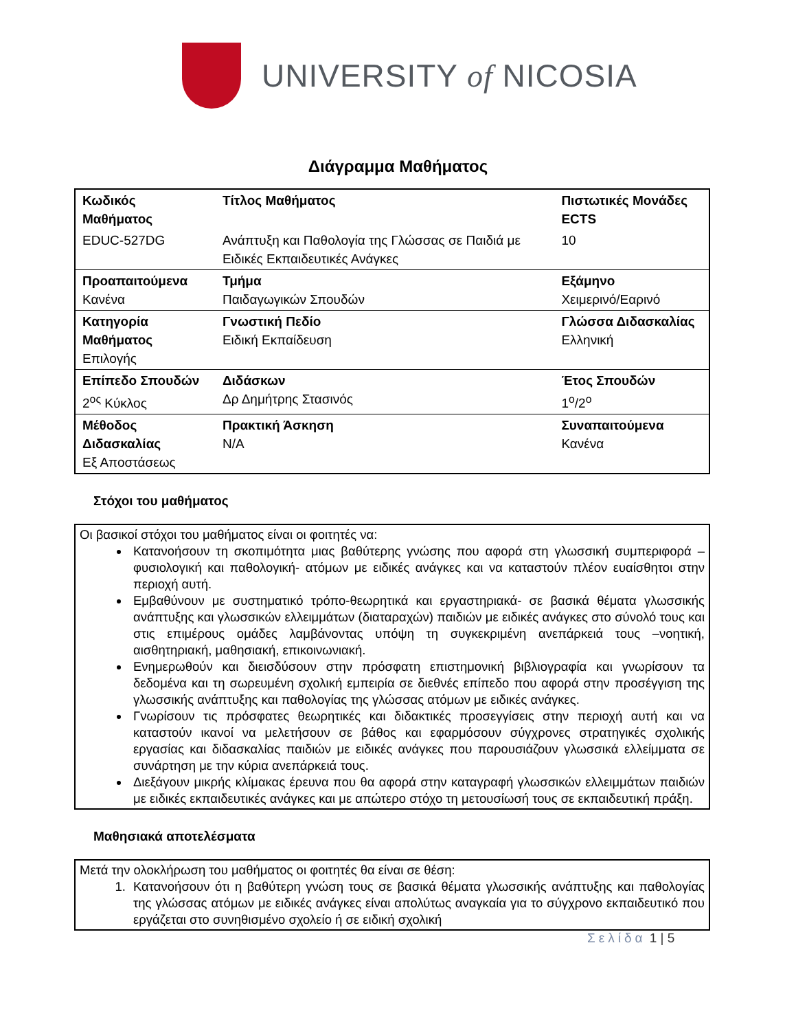UNIVERSITY of NICOSIA
Διάγραμμα Μαθήματος
| Κωδικός Μαθήματος | Τίτλος Μαθήματος | Πιστωτικές Μονάδες ECTS |
| EDUC-527DG | Ανάπτυξη και Παθολογία της Γλώσσας σε Παιδιά με Ειδικές Εκπαιδευτικές Ανάγκες | 10 |
| Προαπαιτούμενα Κανένα | Τμήμα Παιδαγωγικών Σπουδών | Εξάμηνο Χειμερινό/Εαρινό |
| Κατηγορία Μαθήματος Επιλογής | Γνωστική Πεδίο Ειδική Εκπαίδευση | Γλώσσα Διδασκαλίας Ελληνική |
| Επίπεδο Σπουδών 2<sup>ος</sup> Κύκλος | Διδάσκων Δρ Δημήτρης Στασινός | Έτος Σπουδών 1<sup>ο</sup>/2<sup>ο</sup> |
| Μέθοδος Διδασκαλίας Εξ Αποστάσεως | Πρακτική Άσκηση N/A | Συναπαιτούμενα Κανένα |
Στόχοι του μαθήματος
Οι βασικοί στόχοι του μαθήματος είναι οι φοιτητές να:
Κατανοήσουν τη σκοπιμότητα μιας βαθύτερης γνώσης που αφορά στη γλωσσική συμπεριφορά –φυσιολογική και παθολογική- ατόμων με ειδικές ανάγκες και να καταστούν πλέον ευαίσθητοι στην περιοχή αυτή.
Εμβαθύνουν με συστηματικό τρόπο-θεωρητικά και εργαστηριακά- σε βασικά θέματα γλωσσικής ανάπτυξης και γλωσσικών ελλειμμάτων (διαταραχών) παιδιών με ειδικές ανάγκες στο σύνολό τους και στις επιμέρους ομάδες λαμβάνοντας υπόψη τη συγκεκριμένη ανεπάρκειά τους –νοητική, αισθητηριακή, μαθησιακή, επικοινωνιακή.
Ενημερωθούν και διεισδύσουν στην πρόσφατη επιστημονική βιβλιογραφία και γνωρίσουν τα δεδομένα και τη σωρευμένη σχολική εμπειρία σε διεθνές επίπεδο που αφορά στην προσέγγιση της γλωσσικής ανάπτυξης και παθολογίας της γλώσσας ατόμων με ειδικές ανάγκες.
Γνωρίσουν τις πρόσφατες θεωρητικές και διδακτικές προσεγγίσεις στην περιοχή αυτή και να καταστούν ικανοί να μελετήσουν σε βάθος και εφαρμόσουν σύγχρονες στρατηγικές σχολικής εργασίας και διδασκαλίας παιδιών με ειδικές ανάγκες που παρουσιάζουν γλωσσικά ελλείμματα σε συνάρτηση με την κύρια ανεπάρκειά τους.
Διεξάγουν μικρής κλίμακας έρευνα που θα αφορά στην καταγραφή γλωσσικών ελλειμμάτων παιδιών με ειδικές εκπαιδευτικές ανάγκες και με απώτερο στόχο τη μετουσίωσή τους σε εκπαιδευτική πράξη.
Μαθησιακά αποτελέσματα
Μετά την ολοκλήρωση του μαθήματος οι φοιτητές θα είναι σε θέση:
1. Κατανοήσουν ότι η βαθύτερη γνώση τους σε βασικά θέματα γλωσσικής ανάπτυξης και παθολογίας της γλώσσας ατόμων με ειδικές ανάγκες είναι απολύτως αναγκαία για το σύγχρονο εκπαιδευτικό που εργάζεται στο συνηθισμένο σχολείο ή σε ειδική σχολική
Σελίδα 1 | 5